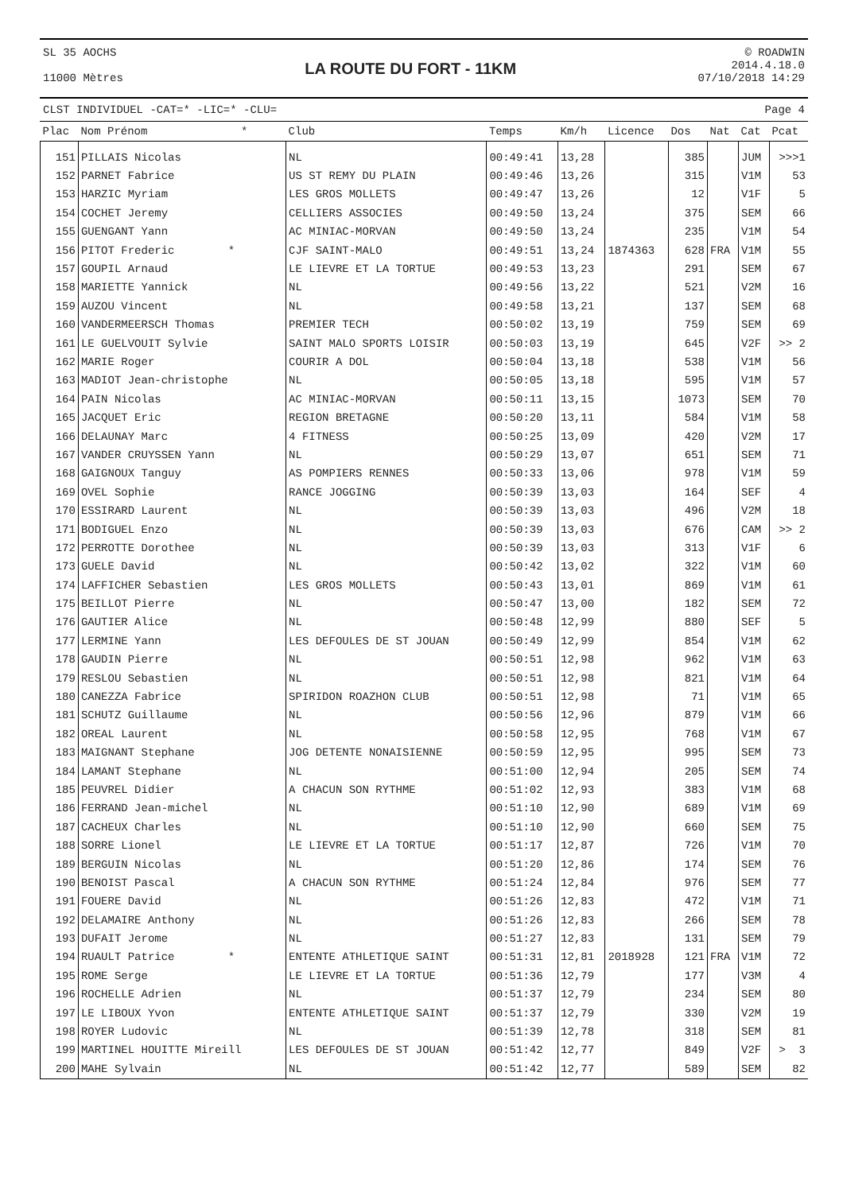SL 35 AOCHS
11000 Mètres
LA ROUTE DU FORT - 11KM
© ROADWIN
2014.4.18.0
07/10/2018 14:29
CLST INDIVIDUEL -CAT=* -LIC=* -CLU= Page 4
| Plac | Nom Prénom * | Club | Temps | Km/h | Licence | Dos | Nat | Cat | Pcat |
| --- | --- | --- | --- | --- | --- | --- | --- | --- | --- |
| 151 | PILLAIS Nicolas | NL | 00:49:41 | 13,28 | | 385 | | JUM | >>>1 |
| 152 | PARNET Fabrice | US ST REMY DU PLAIN | 00:49:46 | 13,26 | | 315 | | V1M | 53 |
| 153 | HARZIC Myriam | LES GROS MOLLETS | 00:49:47 | 13,26 | | 12 | | V1F | 5 |
| 154 | COCHET Jeremy | CELLIERS ASSOCIES | 00:49:50 | 13,24 | | 375 | | SEM | 66 |
| 155 | GUENGANT Yann | AC MINIAC-MORVAN | 00:49:50 | 13,24 | | 235 | | V1M | 54 |
| 156 | PITOT Frederic * | CJF SAINT-MALO | 00:49:51 | 13,24 | 1874363 | 628 | FRA | V1M | 55 |
| 157 | GOUPIL Arnaud | LE LIEVRE ET LA TORTUE | 00:49:53 | 13,23 | | 291 | | SEM | 67 |
| 158 | MARIETTE Yannick | NL | 00:49:56 | 13,22 | | 521 | | V2M | 16 |
| 159 | AUZOU Vincent | NL | 00:49:58 | 13,21 | | 137 | | SEM | 68 |
| 160 | VANDERMEERSCH Thomas | PREMIER TECH | 00:50:02 | 13,19 | | 759 | | SEM | 69 |
| 161 | LE GUELVOUIT Sylvie | SAINT MALO SPORTS LOISIR | 00:50:03 | 13,19 | | 645 | | V2F | >> 2 |
| 162 | MARIE Roger | COURIR A DOL | 00:50:04 | 13,18 | | 538 | | V1M | 56 |
| 163 | MADIOT Jean-christophe | NL | 00:50:05 | 13,18 | | 595 | | V1M | 57 |
| 164 | PAIN Nicolas | AC MINIAC-MORVAN | 00:50:11 | 13,15 | | 1073 | | SEM | 70 |
| 165 | JACQUET Eric | REGION BRETAGNE | 00:50:20 | 13,11 | | 584 | | V1M | 58 |
| 166 | DELAUNAY Marc | 4 FITNESS | 00:50:25 | 13,09 | | 420 | | V2M | 17 |
| 167 | VANDER CRUYSSEN Yann | NL | 00:50:29 | 13,07 | | 651 | | SEM | 71 |
| 168 | GAIGNOUX Tanguy | AS POMPIERS RENNES | 00:50:33 | 13,06 | | 978 | | V1M | 59 |
| 169 | OVEL Sophie | RANCE JOGGING | 00:50:39 | 13,03 | | 164 | | SEF | 4 |
| 170 | ESSIRARD Laurent | NL | 00:50:39 | 13,03 | | 496 | | V2M | 18 |
| 171 | BODIGUEL Enzo | NL | 00:50:39 | 13,03 | | 676 | | CAM | >> 2 |
| 172 | PERROTTE Dorothee | NL | 00:50:39 | 13,03 | | 313 | | V1F | 6 |
| 173 | GUELE David | NL | 00:50:42 | 13,02 | | 322 | | V1M | 60 |
| 174 | LAFFICHER Sebastien | LES GROS MOLLETS | 00:50:43 | 13,01 | | 869 | | V1M | 61 |
| 175 | BEILLOT Pierre | NL | 00:50:47 | 13,00 | | 182 | | SEM | 72 |
| 176 | GAUTIER Alice | NL | 00:50:48 | 12,99 | | 880 | | SEF | 5 |
| 177 | LERMINE Yann | LES DEFOULES DE ST JOUAN | 00:50:49 | 12,99 | | 854 | | V1M | 62 |
| 178 | GAUDIN Pierre | NL | 00:50:51 | 12,98 | | 962 | | V1M | 63 |
| 179 | RESLOU Sebastien | NL | 00:50:51 | 12,98 | | 821 | | V1M | 64 |
| 180 | CANEZZA Fabrice | SPIRIDON ROAZHON CLUB | 00:50:51 | 12,98 | | 71 | | V1M | 65 |
| 181 | SCHUTZ Guillaume | NL | 00:50:56 | 12,96 | | 879 | | V1M | 66 |
| 182 | OREAL Laurent | NL | 00:50:58 | 12,95 | | 768 | | V1M | 67 |
| 183 | MAIGNANT Stephane | JOG DETENTE NONAISIENNE | 00:50:59 | 12,95 | | 995 | | SEM | 73 |
| 184 | LAMANT Stephane | NL | 00:51:00 | 12,94 | | 205 | | SEM | 74 |
| 185 | PEUVREL Didier | A CHACUN SON RYTHME | 00:51:02 | 12,93 | | 383 | | V1M | 68 |
| 186 | FERRAND Jean-michel | NL | 00:51:10 | 12,90 | | 689 | | V1M | 69 |
| 187 | CACHEUX Charles | NL | 00:51:10 | 12,90 | | 660 | | SEM | 75 |
| 188 | SORRE Lionel | LE LIEVRE ET LA TORTUE | 00:51:17 | 12,87 | | 726 | | V1M | 70 |
| 189 | BERGUIN Nicolas | NL | 00:51:20 | 12,86 | | 174 | | SEM | 76 |
| 190 | BENOIST Pascal | A CHACUN SON RYTHME | 00:51:24 | 12,84 | | 976 | | SEM | 77 |
| 191 | FOUERE David | NL | 00:51:26 | 12,83 | | 472 | | V1M | 71 |
| 192 | DELAMAIRE Anthony | NL | 00:51:26 | 12,83 | | 266 | | SEM | 78 |
| 193 | DUFAIT Jerome | NL | 00:51:27 | 12,83 | | 131 | | SEM | 79 |
| 194 | RUAULT Patrice * | ENTENTE ATHLETIQUE SAINT | 00:51:31 | 12,81 | 2018928 | 121 | FRA | V1M | 72 |
| 195 | ROME Serge | LE LIEVRE ET LA TORTUE | 00:51:36 | 12,79 | | 177 | | V3M | 4 |
| 196 | ROCHELLE Adrien | NL | 00:51:37 | 12,79 | | 234 | | SEM | 80 |
| 197 | LE LIBOUX Yvon | ENTENTE ATHLETIQUE SAINT | 00:51:37 | 12,79 | | 330 | | V2M | 19 |
| 198 | ROYER Ludovic | NL | 00:51:39 | 12,78 | | 318 | | SEM | 81 |
| 199 | MARTINEL HOUITTE Mireill | LES DEFOULES DE ST JOUAN | 00:51:42 | 12,77 | | 849 | | V2F | > 3 |
| 200 | MAHE Sylvain | NL | 00:51:42 | 12,77 | | 589 | | SEM | 82 |